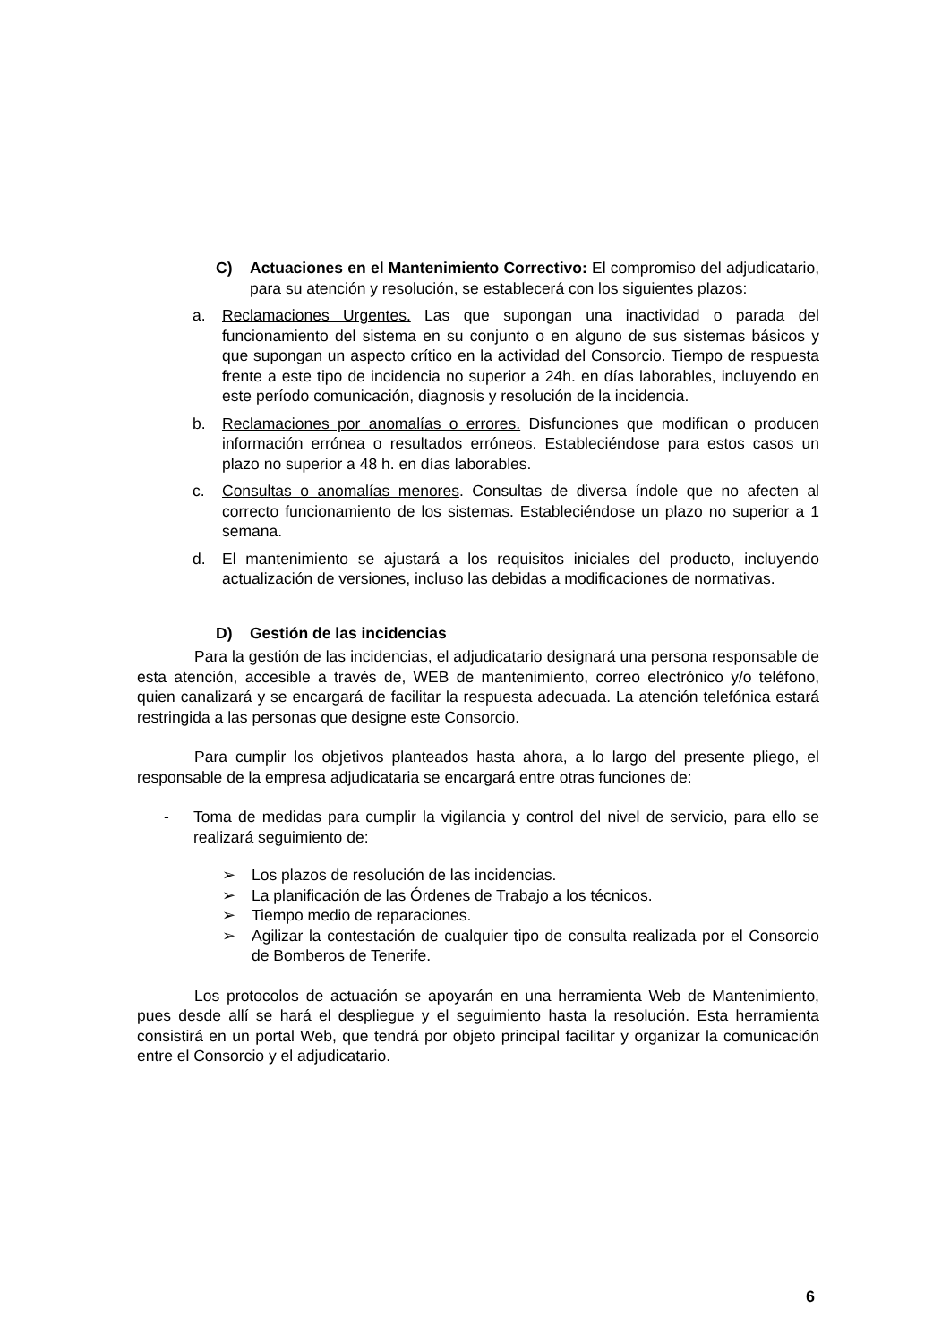C) Actuaciones en el Mantenimiento Correctivo: El compromiso del adjudicatario, para su atención y resolución, se establecerá con los siguientes plazos:
a. Reclamaciones Urgentes. Las que supongan una inactividad o parada del funcionamiento del sistema en su conjunto o en alguno de sus sistemas básicos y que supongan un aspecto crítico en la actividad del Consorcio. Tiempo de respuesta frente a este tipo de incidencia no superior a 24h. en días laborables, incluyendo en este período comunicación, diagnosis y resolución de la incidencia.
b. Reclamaciones por anomalías o errores. Disfunciones que modifican o producen información errónea o resultados erróneos. Estableciéndose para estos casos un plazo no superior a 48 h. en días laborables.
c. Consultas o anomalías menores. Consultas de diversa índole que no afecten al correcto funcionamiento de los sistemas. Estableciéndose un plazo no superior a 1 semana.
d. El mantenimiento se ajustará a los requisitos iniciales del producto, incluyendo actualización de versiones, incluso las debidas a modificaciones de normativas.
D) Gestión de las incidencias
Para la gestión de las incidencias, el adjudicatario designará una persona responsable de esta atención, accesible a través de, WEB de mantenimiento, correo electrónico y/o teléfono, quien canalizará y se encargará de facilitar la respuesta adecuada. La atención telefónica estará restringida a las personas que designe este Consorcio.
Para cumplir los objetivos planteados hasta ahora, a lo largo del presente pliego, el responsable de la empresa adjudicataria se encargará entre otras funciones de:
- Toma de medidas para cumplir la vigilancia y control del nivel de servicio, para ello se realizará seguimiento de:
➢ Los plazos de resolución de las incidencias.
➢ La planificación de las Órdenes de Trabajo a los técnicos.
➢ Tiempo medio de reparaciones.
➢ Agilizar la contestación de cualquier tipo de consulta realizada por el Consorcio de Bomberos de Tenerife.
Los protocolos de actuación se apoyarán en una herramienta Web de Mantenimiento, pues desde allí se hará el despliegue y el seguimiento hasta la resolución. Esta herramienta consistirá en un portal Web, que tendrá por objeto principal facilitar y organizar la comunicación entre el Consorcio y el adjudicatario.
6